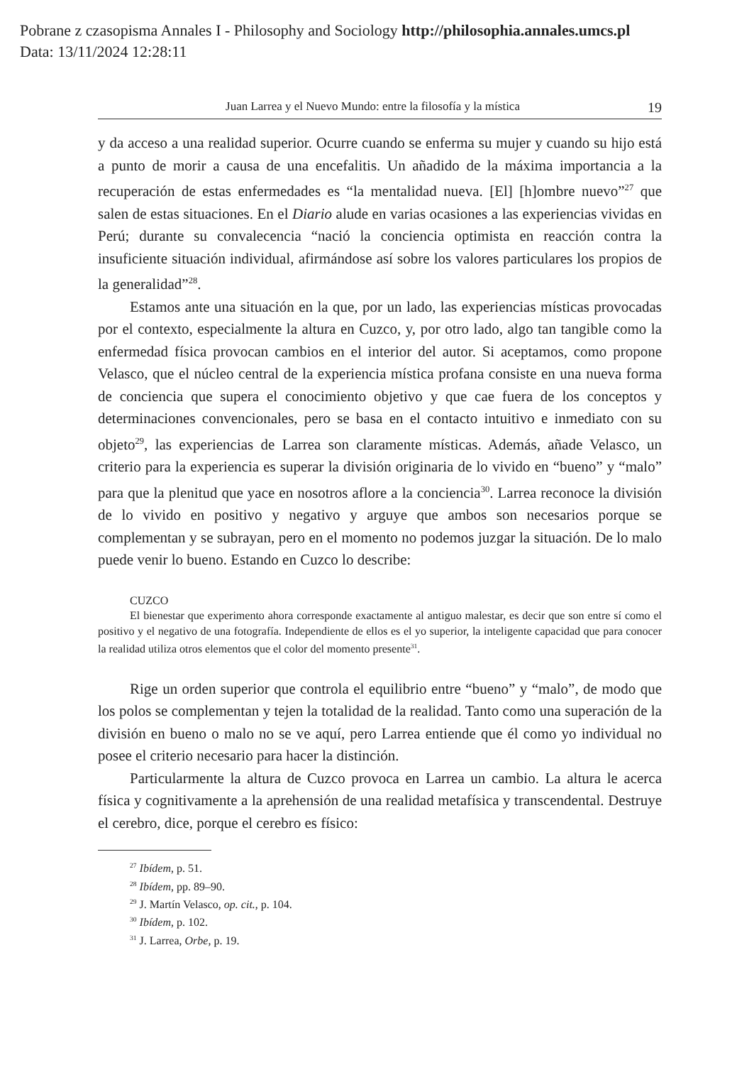Pobrane z czasopisma Annales I - Philosophy and Sociology http://philosophia.annales.umcs.pl
Data: 13/11/2024 12:28:11
Juan Larrea y el Nuevo Mundo: entre la filosofía y la mística 19
y da acceso a una realidad superior. Ocurre cuando se enferma su mujer y cuando su hijo está a punto de morir a causa de una encefalitis. Un añadido de la máxima importancia a la recuperación de estas enfermedades es “la mentalidad nueva. [El] [h]ombre nuevo”<sup>27</sup> que salen de estas situaciones. En el Diario alude en varias ocasiones a las experiencias vividas en Perú; durante su convalecencia “nació la conciencia optimista en reacción contra la insuficiente situación individual, afirmándose así sobre los valores particulares los propios de la generalidad”<sup>28</sup>.
Estamos ante una situación en la que, por un lado, las experiencias místicas provocadas por el contexto, especialmente la altura en Cuzco, y, por otro lado, algo tan tangible como la enfermedad física provocan cambios en el interior del autor. Si aceptamos, como propone Velasco, que el núcleo central de la experiencia mística profana consiste en una nueva forma de conciencia que supera el conocimiento objetivo y que cae fuera de los conceptos y determinaciones convencionales, pero se basa en el contacto intuitivo e inmediato con su objeto<sup>29</sup>, las experiencias de Larrea son claramente místicas. Además, añade Velasco, un criterio para la experiencia es superar la división originaria de lo vivido en “bueno” y “malo” para que la plenitud que yace en nosotros aflore a la conciencia<sup>30</sup>. Larrea reconoce la división de lo vivido en positivo y negativo y arguye que ambos son necesarios porque se complementan y se subrayan, pero en el momento no podemos juzgar la situación. De lo malo puede venir lo bueno. Estando en Cuzco lo describe:
CUZCO
El bienestar que experimento ahora corresponde exactamente al antiguo malestar, es decir que son entre sí como el positivo y el negativo de una fotografía. Independiente de ellos es el yo superior, la inteligente capacidad que para conocer la realidad utiliza otros elementos que el color del momento presente<sup>31</sup>.
Rige un orden superior que controla el equilibrio entre “bueno” y “malo”, de modo que los polos se complementan y tejen la totalidad de la realidad. Tanto como una superación de la división en bueno o malo no se ve aquí, pero Larrea entiende que él como yo individual no posee el criterio necesario para hacer la distinción.
Particularmente la altura de Cuzco provoca en Larrea un cambio. La altura le acerca física y cognitivamente a la aprehensión de una realidad metafísica y transcendental. Destruye el cerebro, dice, porque el cerebro es físico:
<sup>27</sup> Ibídem, p. 51.
<sup>28</sup> Ibídem, pp. 89–90.
<sup>29</sup> J. Martín Velasco, op. cit., p. 104.
<sup>30</sup> Ibídem, p. 102.
<sup>31</sup> J. Larrea, Orbe, p. 19.